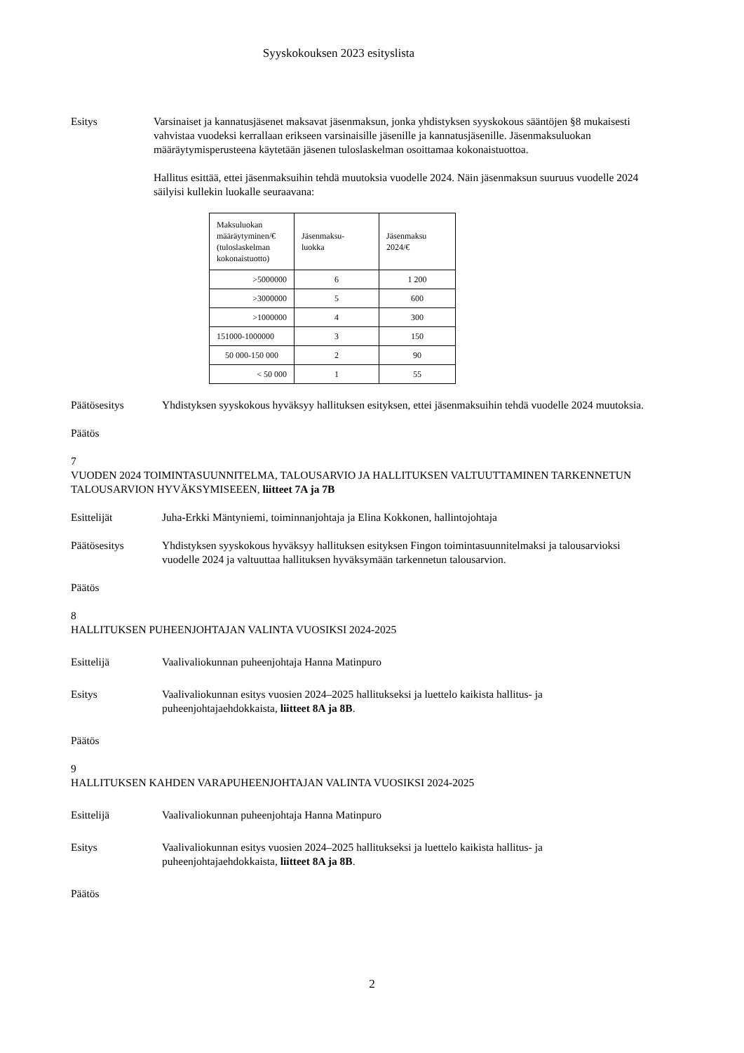Syyskokouksen 2023 esityslista
Esitys Varsinaiset ja kannatusjäsenet maksavat jäsenmaksun, jonka yhdistyksen syyskokous sääntöjen §8 mukaisesti vahvistaa vuodeksi kerrallaan erikseen varsinaisille jäsenille ja kannatusjäsenille. Jäsenmaksuluokan määräytymisperusteena käytetään jäsenen tuloslaskelman osoittamaa kokonaistuottoa.
Hallitus esittää, ettei jäsenmaksuihin tehdä muutoksia vuodelle 2024. Näin jäsenmaksun suuruus vuodelle 2024 säilyisi kullekin luokalle seuraavana:
| Maksuluokan määräytyminen/€ (tuloslaskelman kokonaistuotto) | Jäsenmaksu- luokka | Jäsenmaksu 2024/€ |
| >5000000 | 6 | 1 200 |
| >3000000 | 5 | 600 |
| >1000000 | 4 | 300 |
| 151000-1000000 | 3 | 150 |
| 50 000-150 000 | 2 | 90 |
| < 50 000 | 1 | 55 |
Päätösesitys Yhdistyksen syyskokous hyväksyy hallituksen esityksen, ettei jäsenmaksuihin tehdä vuodelle 2024 muutoksia.
Päätös
7
VUODEN 2024 TOIMINTASUUNNITELMA, TALOUSARVIO JA HALLITUKSEN VALTUUTTAMINEN TARKENNETUN TALOUSARVION HYVÄKSYMISEEEN, liitteet 7A ja 7B
Esittelijät Juha-Erkki Mäntyniemi, toiminnanjohtaja ja Elina Kokkonen, hallintojohtaja
Päätösesitys Yhdistyksen syyskokous hyväksyy hallituksen esityksen Fingon toimintasuunnitelmaksi ja talousarvioksi vuodelle 2024 ja valtuuttaa hallituksen hyväksymään tarkennetun talousarvion.
Päätös
8
HALLITUKSEN PUHEENJOHTAJAN VALINTA VUOSIKSI 2024-2025
Esittelijä Vaalivaliokunnan puheenjohtaja Hanna Matinpuro
Esitys Vaalivaliokunnan esitys vuosien 2024–2025 hallitukseksi ja luettelo kaikista hallitus- ja puheenjohtajaehdokkaista, liitteet 8A ja 8B.
Päätös
9
HALLITUKSEN KAHDEN VARAPUHEENJOHTAJAN VALINTA VUOSIKSI 2024-2025
Esittelijä Vaalivaliokunnan puheenjohtaja Hanna Matinpuro
Esitys Vaalivaliokunnan esitys vuosien 2024–2025 hallitukseksi ja luettelo kaikista hallitus- ja puheenjohtajaehdokkaista, liitteet 8A ja 8B.
Päätös
2